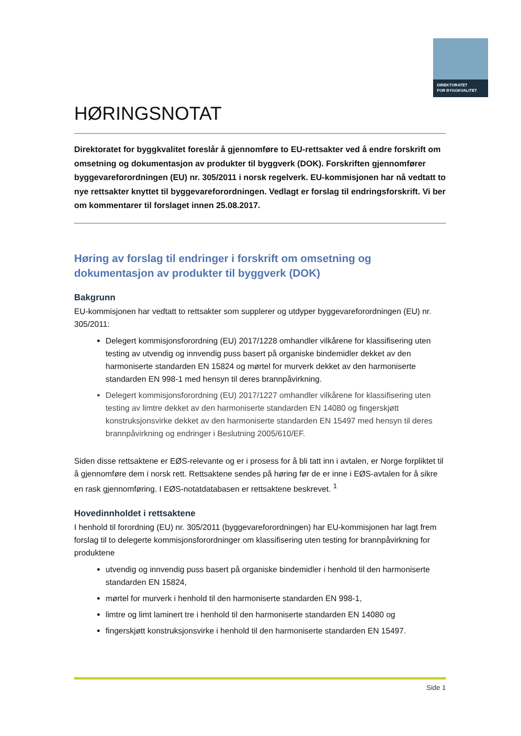DIREKTORATET
FOR BYGGKVALITET
HØRINGSNOTAT
Direktoratet for byggkvalitet foreslår å gjennomføre to EU-rettsakter ved å endre forskrift om omsetning og dokumentasjon av produkter til byggverk (DOK). Forskriften gjennomfører byggevareforordningen (EU) nr. 305/2011 i norsk regelverk. EU-kommisjonen har nå vedtatt to nye rettsakter knyttet til byggevareforordningen. Vedlagt er forslag til endringsforskrift. Vi ber om kommentarer til forslaget innen 25.08.2017.
Høring av forslag til endringer i forskrift om omsetning og dokumentasjon av produkter til byggverk (DOK)
Bakgrunn
EU-kommisjonen har vedtatt to rettsakter som supplerer og utdyper byggevareforordningen (EU) nr. 305/2011:
Delegert kommisjonsforordning (EU) 2017/1228 omhandler vilkårene for klassifisering uten testing av utvendig og innvendig puss basert på organiske bindemidler dekket av den harmoniserte standarden EN 15824 og mørtel for murverk dekket av den harmoniserte standarden EN 998-1 med hensyn til deres brannpåvirkning.
Delegert kommisjonsforordning (EU) 2017/1227 omhandler vilkårene for klassifisering uten testing av limtre dekket av den harmoniserte standarden EN 14080 og fingerskjøtt konstruksjonsvirke dekket av den harmoniserte standarden EN 15497 med hensyn til deres brannpåvirkning og endringer i Beslutning 2005/610/EF.
Siden disse rettsaktene er EØS-relevante og er i prosess for å bli tatt inn i avtalen, er Norge forpliktet til å gjennomføre dem i norsk rett. Rettsaktene sendes på høring før de er inne i EØS-avtalen for å sikre en rask gjennomføring. I EØS-notatdatabasen er rettsaktene beskrevet. <sup>1</sup>
Hovedinnholdet i rettsaktene
I henhold til forordning (EU) nr. 305/2011 (byggevareforordningen) har EU-kommisjonen har lagt frem forslag til to delegerte kommisjonsforordninger om klassifisering uten testing for brannpåvirkning for produktene
utvendig og innvendig puss basert på organiske bindemidler i henhold til den harmoniserte standarden EN 15824,
mørtel for murverk i henhold til den harmoniserte standarden EN 998-1,
limtre og limt laminert tre i henhold til den harmoniserte standarden EN 14080 og
fingerskjøtt konstruksjonsvirke i henhold til den harmoniserte standarden EN 15497.
Side 1